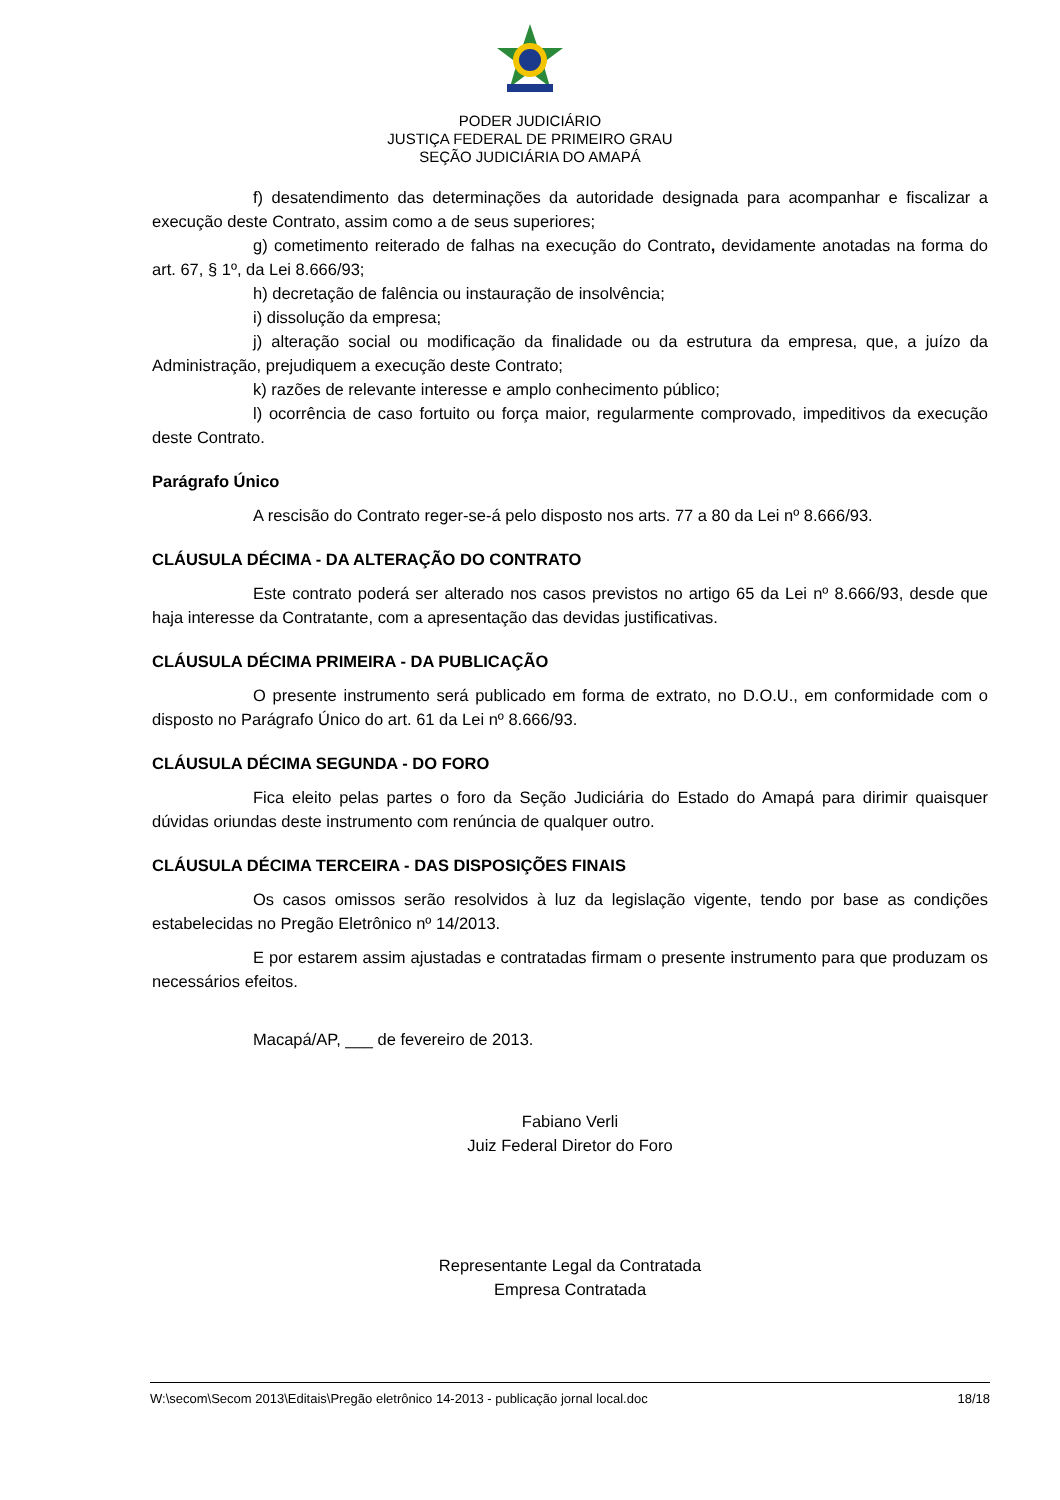PODER JUDICIÁRIO
JUSTIÇA FEDERAL DE PRIMEIRO GRAU
SEÇÃO JUDICIÁRIA DO AMAPÁ
f) desatendimento das determinações da autoridade designada para acompanhar e fiscalizar a execução deste Contrato, assim como a de seus superiores;
g) cometimento reiterado de falhas na execução do Contrato, devidamente anotadas na forma do art. 67, § 1º, da Lei 8.666/93;
h) decretação de falência ou instauração de insolvência;
i) dissolução da empresa;
j) alteração social ou modificação da finalidade ou da estrutura da empresa, que, a juízo da Administração, prejudiquem a execução deste Contrato;
k) razões de relevante interesse e amplo conhecimento público;
l) ocorrência de caso fortuito ou força maior, regularmente comprovado, impeditivos da execução deste Contrato.
Parágrafo Único
A rescisão do Contrato reger-se-á pelo disposto nos arts. 77 a 80 da Lei nº 8.666/93.
CLÁUSULA DÉCIMA - DA ALTERAÇÃO DO CONTRATO
Este contrato poderá ser alterado nos casos previstos no artigo 65 da Lei nº 8.666/93, desde que haja interesse da Contratante, com a apresentação das devidas justificativas.
CLÁUSULA DÉCIMA PRIMEIRA - DA PUBLICAÇÃO
O presente instrumento será publicado em forma de extrato, no D.O.U., em conformidade com o disposto no Parágrafo Único do art. 61 da Lei nº 8.666/93.
CLÁUSULA DÉCIMA SEGUNDA - DO FORO
Fica eleito pelas partes o foro da Seção Judiciária do Estado do Amapá para dirimir quaisquer dúvidas oriundas deste instrumento com renúncia de qualquer outro.
CLÁUSULA DÉCIMA TERCEIRA - DAS DISPOSIÇÕES FINAIS
Os casos omissos serão resolvidos à luz da legislação vigente, tendo por base as condições estabelecidas no Pregão Eletrônico nº 14/2013.
E por estarem assim ajustadas e contratadas firmam o presente instrumento para que produzam os necessários efeitos.
Macapá/AP, ___ de fevereiro de 2013.
Fabiano Verli
Juiz Federal Diretor do Foro
Representante Legal da Contratada
Empresa Contratada
W:\secom\Secom 2013\Editais\Pregão eletrônico 14-2013 - publicação jornal local.doc 18/18